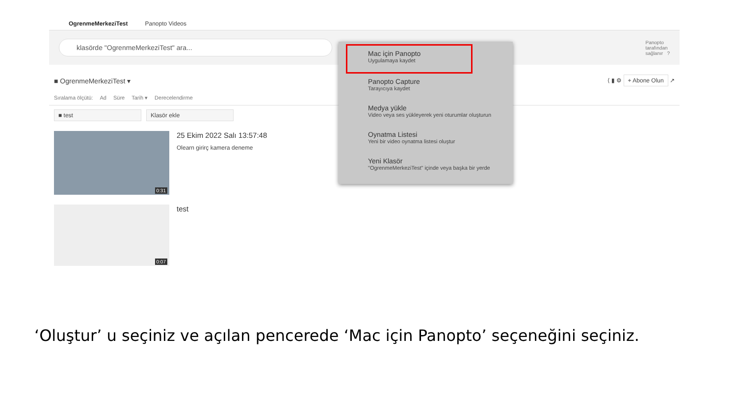OgrenmeMerkeziTest Panopto Videos
klasörde "OgrenmeMerkeziTest" ara...
Panopto
tarafından
sağlanır ?
■ OgrenmeMerkeziTest ▾ ⟨ ▮ ⚙ + Abone Olun ↗
Sıralama ölçütü: Ad Süre Tarih ▾ Derecelendirme
■ test Klasör ekle
0:31
25 Ekim 2022 Salı 13:57:48
Olearn girirç kamera deneme
0:07
test
Mac için Panopto
Uygulamaya kaydet
Panopto Capture
Tarayıcıya kaydet
Medya yükle
Video veya ses yükleyerek yeni oturumlar oluşturun
Oynatma Listesi
Yeni bir video oynatma listesi oluştur
Yeni Klasör
"OgrenmeMerkeziTest" içinde veya başka bir yerde
‘Oluştur’ u seçiniz ve açılan pencerede ‘Mac için Panopto’ seçeneğini seçiniz.